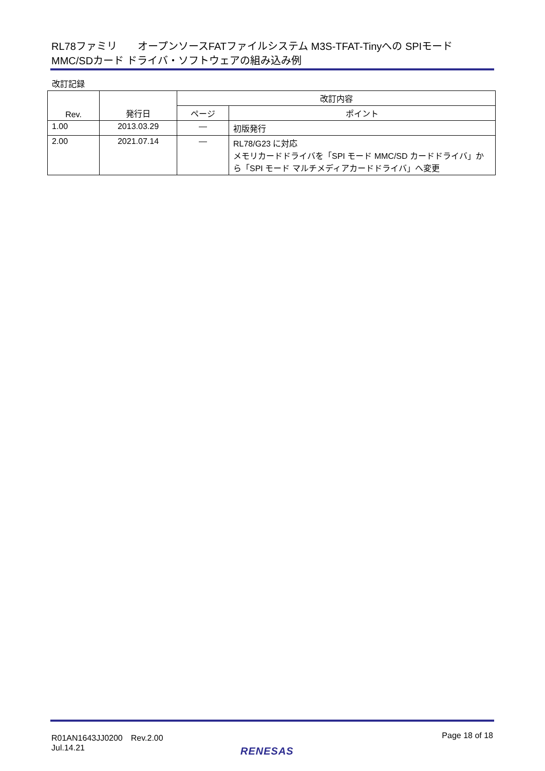RL78ファミリ　　オープンソースFATファイルシステム M3S-TFAT-Tinyへの SPIモード MMC/SDカード ドライバ・ソフトウェアの組み込み例
改訂記録
| Rev. | 発行日 | 改訂内容 | |
| --- | --- | --- | --- |
| | | ページ | ポイント |
| 1.00 | 2013.03.29 | — | 初版発行 |
| 2.00 | 2021.07.14 | — | RL78/G23 に対応 メモリカードドライバを「SPI モード MMC/SD カードドライバ」から「SPI モード マルチメディアカードドライバ」へ変更 |
R01AN1643JJ0200　Rev.2.00
Jul.14.21
Page 18 of 18
RENESAS